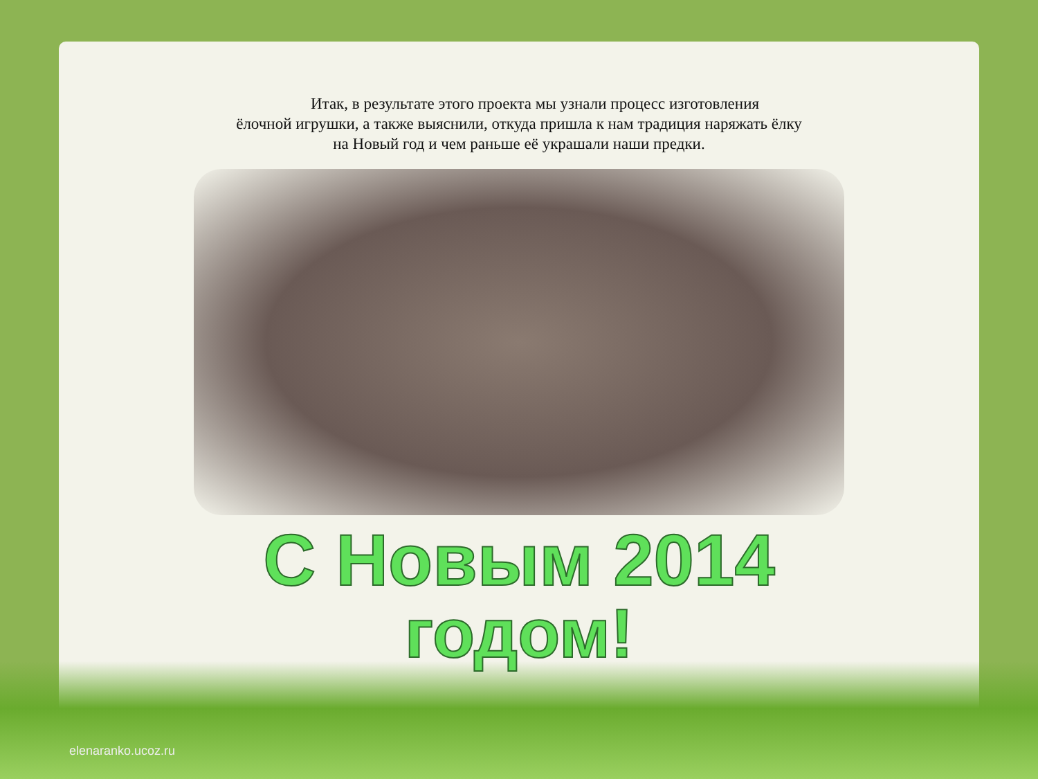Итак, в результате этого проекта мы узнали процесс изготовления
ёлочной игрушки, а также выяснили, откуда пришла к нам традиция наряжать ёлку
на Новый год и чем раньше её украшали наши предки.
С Новым 2014
годом!
elenaranko.ucoz.ru